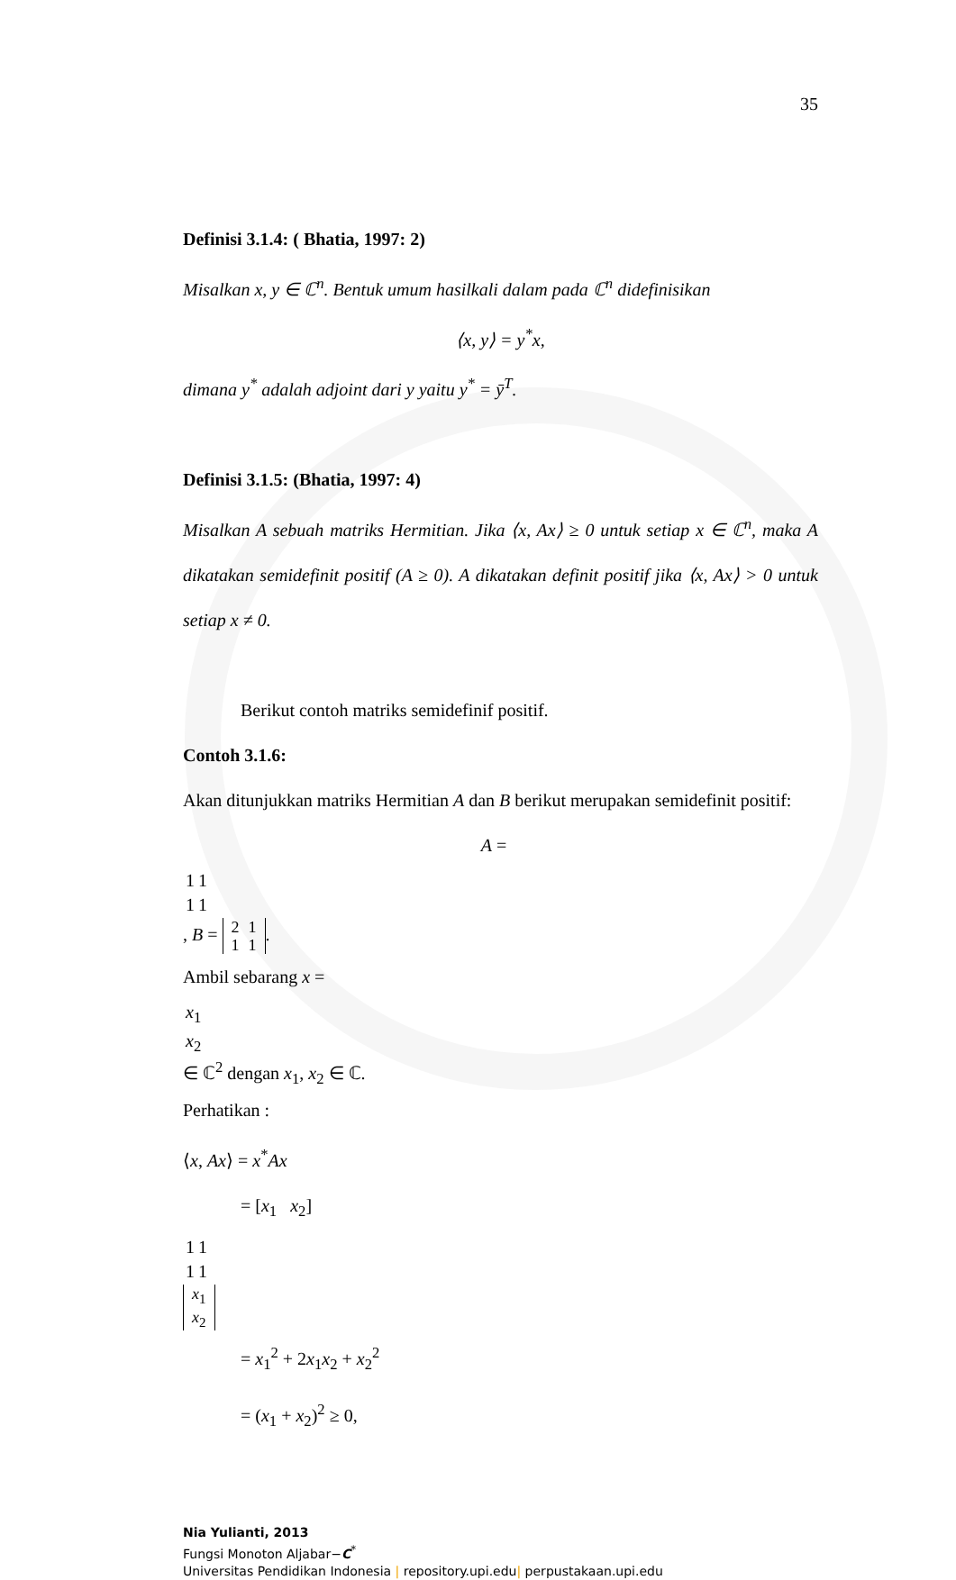35
Definisi 3.1.4: ( Bhatia, 1997: 2)
Misalkan x, y ∈ ℂ<sup>n</sup>. Bentuk umum hasilkali dalam pada ℂ<sup>n</sup> didefinisikan
⟨x, y⟩ = y<sup>*</sup>x,
dimana y<sup>*</sup> adalah adjoint dari y yaitu y<sup>*</sup> = ȳ<sup>T</sup>.
Definisi 3.1.5: (Bhatia, 1997: 4)
Misalkan A sebuah matriks Hermitian. Jika ⟨x, Ax⟩ ≥ 0 untuk setiap x ∈ ℂ<sup>n</sup>, maka A dikatakan semidefinit positif (A ≥ 0). A dikatakan definit positif jika ⟨x, Ax⟩ > 0 untuk setiap x ≠ 0.
Berikut contoh matriks semidefinif positif.
Contoh 3.1.6:
Akan ditunjukkan matriks Hermitian A dan B berikut merupakan semidefinit positif:
A =
| 1 | 1 |
| 1 | 1 |
, B =
| 2 | 1 |
| 1 | 1 |
.
Ambil sebarang x =
| x<sub>1</sub> |
| x<sub>2</sub> |
∈ ℂ<sup>2</sup> dengan x<sub>1</sub>, x<sub>2</sub> ∈ ℂ.
Perhatikan :
⟨x, Ax⟩ = x<sup>*</sup>Ax
= [x<sub>1</sub> x<sub>2</sub>]
| 1 | 1 |
| 1 | 1 |
| x<sub>1</sub> |
| x<sub>2</sub> |
= x<sub>1</sub><sup>2</sup> + 2x<sub>1</sub>x<sub>2</sub> + x<sub>2</sub><sup>2</sup>
= (x<sub>1</sub> + x<sub>2</sub>)<sup>2</sup> ≥ 0,
Nia Yulianti, 2013
Fungsi Monoton Aljabar−C<sup>*</sup>
Universitas Pendidikan Indonesia | repository.upi.edu| perpustakaan.upi.edu